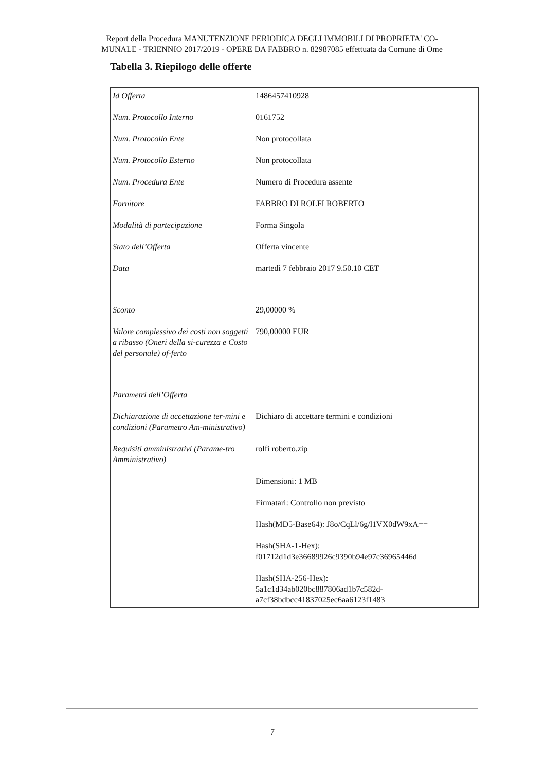Report della Procedura MANUTENZIONE PERIODICA DEGLI IMMOBILI DI PROPRIETA' CO-
MUNALE - TRIENNIO 2017/2019 - OPERE DA FABBRO n. 82987085 effettuata da Comune di Ome
Tabella 3. Riepilogo delle offerte
| Id Offerta | 1486457410928 |
| Num. Protocollo Interno | 0161752 |
| Num. Protocollo Ente | Non protocollata |
| Num. Protocollo Esterno | Non protocollata |
| Num. Procedura Ente | Numero di Procedura assente |
| Fornitore | FABBRO DI ROLFI ROBERTO |
| Modalità di partecipazione | Forma Singola |
| Stato dell’Offerta | Offerta vincente |
| Data | martedì 7 febbraio 2017 9.50.10 CET |
| Sconto | 29,00000 % |
| Valore complessivo dei costi non soggetti a ribasso (Oneri della si-curezza e Costo del personale) of-ferto | 790,00000 EUR |
| Parametri dell’Offerta | |
| Dichiarazione di accettazione ter-mini e condizioni (Parametro Am-ministrativo) | Dichiaro di accettare termini e condizioni |
| Requisiti amministrativi (Parame-tro Amministrativo) | rolfi roberto.zip Dimensioni: 1 MB Firmatari: Controllo non previsto Hash(MD5-Base64): J8o/CqLl/6g/l1VX0dW9xA== Hash(SHA-1-Hex): f01712d1d3e36689926c9390b94e97c36965446d Hash(SHA-256-Hex): 5a1c1d34ab020bc887806ad1b7c582d- a7cf38bdbcc41837025ec6aa6123f1483 |
7